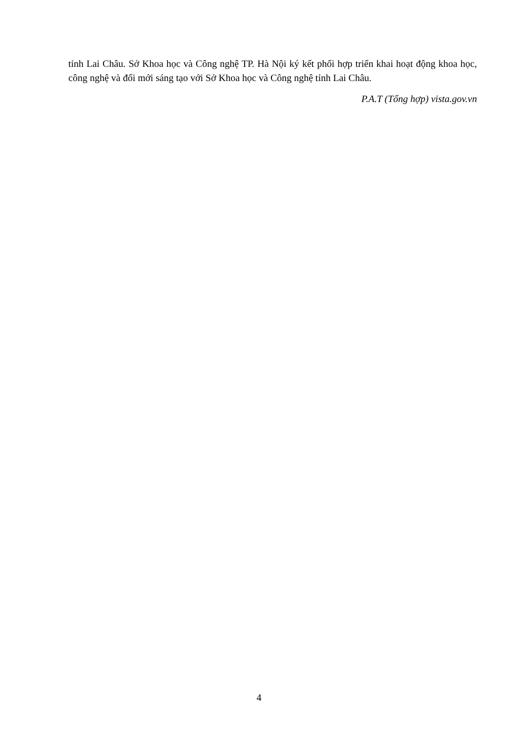tỉnh Lai Châu. Sở Khoa học và Công nghệ TP. Hà Nội ký kết phối hợp triển khai hoạt động khoa học, công nghệ và đổi mới sáng tạo với Sở Khoa học và Công nghệ tỉnh Lai Châu.
P.A.T (Tổng hợp) vista.gov.vn
4